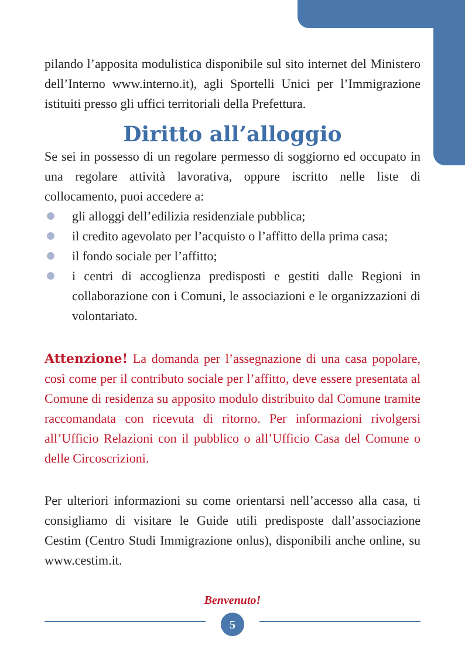pilando l’apposita modulistica disponibile sul sito internet del Ministero dell’Interno www.interno.it), agli Sportelli Unici per l’Immigrazione istituiti presso gli uffici territoriali della Prefettura.
Diritto all’alloggio
Se sei in possesso di un regolare permesso di soggiorno ed occupato in una regolare attività lavorativa, oppure iscritto nelle liste di collocamento, puoi accedere a:
gli alloggi dell’edilizia residenziale pubblica;
il credito agevolato per l’acquisto o l’affitto della prima casa;
il fondo sociale per l’affitto;
i centri di accoglienza predisposti e gestiti dalle Regioni in collaborazione con i Comuni, le associazioni e le organizzazioni di volontariato.
Attenzione! La domanda per l’assegnazione di una casa popolare, così come per il contributo sociale per l’affitto, deve essere presentata al Comune di residenza su apposito modulo distribuito dal Comune tramite raccomandata con ricevuta di ritorno. Per informazioni rivolgersi all’Ufficio Relazioni con il pubblico o all’Ufficio Casa del Comune o delle Circoscrizioni.
Per ulteriori informazioni su come orientarsi nell’accesso alla casa, ti consigliamo di visitare le Guide utili predisposte dall’associazione Cestim (Centro Studi Immigrazione onlus), disponibili anche online, su www.cestim.it.
Benvenuto!
5